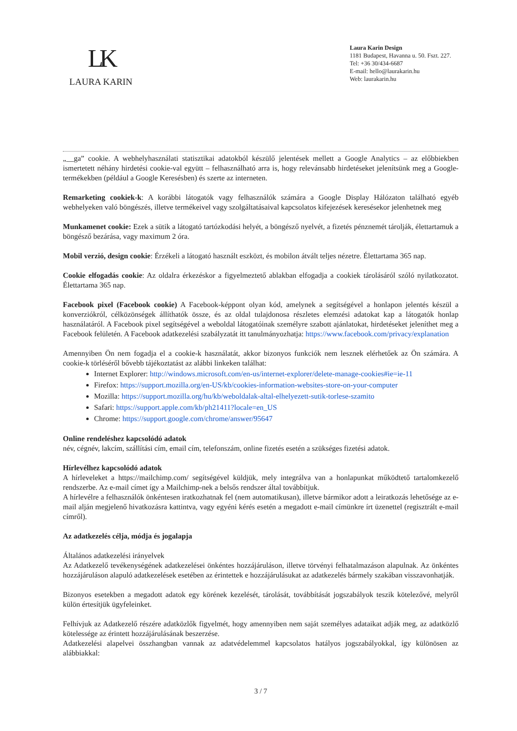LK
LAURA KARIN
Laura Karin Design
1181 Budapest, Havanna u. 50. Fszt. 227.
Tel: +36 30/434-6687
E-mail: hello@laurakarin.hu
Web: laurakarin.hu
„__ga” cookie. A webhelyhasználati statisztikai adatokból készülő jelentések mellett a Google Analytics – az előbbiekben ismertetett néhány hirdetési cookie-val együtt – felhasználható arra is, hogy relevánsabb hirdetéseket jelenítsünk meg a Google-termékekben (például a Google Keresésben) és szerte az interneten.
Remarketing cookiek-k: A korábbi látogatók vagy felhasználók számára a Google Display Hálózaton található egyéb webhelyeken való böngészés, illetve termékeivel vagy szolgáltatásaival kapcsolatos kifejezések keresésekor jelenhetnek meg
Munkamenet cookie: Ezek a sütik a látogató tartózkodási helyét, a böngésző nyelvét, a fizetés pénznemét tárolják, élettartamuk a böngésző bezárása, vagy maximum 2 óra.
Mobil verzió, design cookie: Érzékeli a látogató használt eszközt, és mobilon átvált teljes nézetre. Élettartama 365 nap.
Cookie elfogadás cookie: Az oldalra érkezéskor a figyelmeztető ablakban elfogadja a cookiek tárolásáról szóló nyilatkozatot. Élettartama 365 nap.
Facebook pixel (Facebook cookie) A Facebook-képpont olyan kód, amelynek a segítségével a honlapon jelentés készül a konverziókról, célközönségek állíthatók össze, és az oldal tulajdonosa részletes elemzési adatokat kap a látogatók honlap használatáról. A Facebook pixel segítségével a weboldal látogatóinak személyre szabott ajánlatokat, hirdetéseket jeleníthet meg a Facebook felületén. A Facebook adatkezelési szabályzatát itt tanulmányozhatja: https://www.facebook.com/privacy/explanation
Amennyiben Ön nem fogadja el a cookie-k használatát, akkor bizonyos funkciók nem lesznek elérhetőek az Ön számára. A cookie-k törléséről bővebb tájékoztatást az alábbi linkeken találhat:
Internet Explorer: http://windows.microsoft.com/en-us/internet-explorer/delete-manage-cookies#ie=ie-11
Firefox: https://support.mozilla.org/en-US/kb/cookies-information-websites-store-on-your-computer
Mozilla: https://support.mozilla.org/hu/kb/weboldalak-altal-elhelyezett-sutik-torlese-szamito
Safari: https://support.apple.com/kb/ph21411?locale=en_US
Chrome: https://support.google.com/chrome/answer/95647
Online rendeléshez kapcsolódó adatok
név, cégnév, lakcím, szállítási cím, email cím, telefonszám, online fizetés esetén a szükséges fizetési adatok.
Hírlevélhez kapcsolódó adatok
A hírleveleket a https://mailchimp.com/ segítségével küldjük, mely integrálva van a honlapunkat működtető tartalomkezelő rendszerbe. Az e-mail címet így a Mailchimp-nek a belsős rendszer által továbbítjuk.
A hírlevélre a felhasználók önkéntesen iratkozhatnak fel (nem automatikusan), illetve bármikor adott a leiratkozás lehetősége az e-mail alján megjelenő hivatkozásra kattintva, vagy egyéni kérés esetén a megadott e-mail címünkre írt üzenettel (regisztrált e-mail címről).
Az adatkezelés célja, módja és jogalapja
Általános adatkezelési irányelvek
Az Adatkezelő tevékenységének adatkezelései önkéntes hozzájáruláson, illetve törvényi felhatalmazáson alapulnak. Az önkéntes hozzájáruláson alapuló adatkezelések esetében az érintettek e hozzájárulásukat az adatkezelés bármely szakában visszavonhatják.
Bizonyos esetekben a megadott adatok egy körének kezelését, tárolását, továbbítását jogszabályok teszik kötelezővé, melyről külön értesítjük ügyfeleinket.
Felhívjuk az Adatkezelő részére adatközlők figyelmét, hogy amennyiben nem saját személyes adataikat adják meg, az adatközlő kötelessége az érintett hozzájárulásának beszerzése.
Adatkezelési alapelvei összhangban vannak az adatvédelemmel kapcsolatos hatályos jogszabályokkal, így különösen az alábbiakkal:
3 / 7